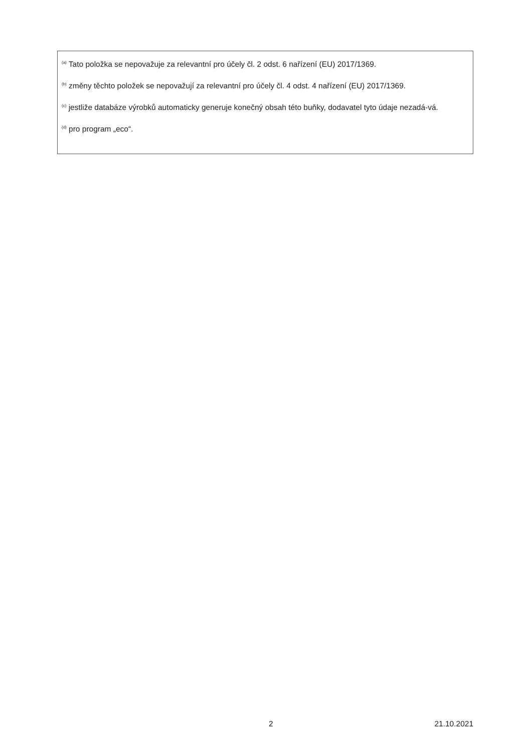<sup>(a)</sup> Tato položka se nepovažuje za relevantní pro účely čl. 2 odst. 6 nařízení (EU) 2017/1369.
<sup>(b)</sup> změny těchto položek se nepovažují za relevantní pro účely čl. 4 odst. 4 nařízení (EU) 2017/1369.
<sup>(c)</sup> jestliže databáze výrobků automaticky generuje konečný obsah této buňky, dodavatel tyto údaje nezadá-vá.
<sup>(d)</sup> pro program „eco“.
2 21.10.2021